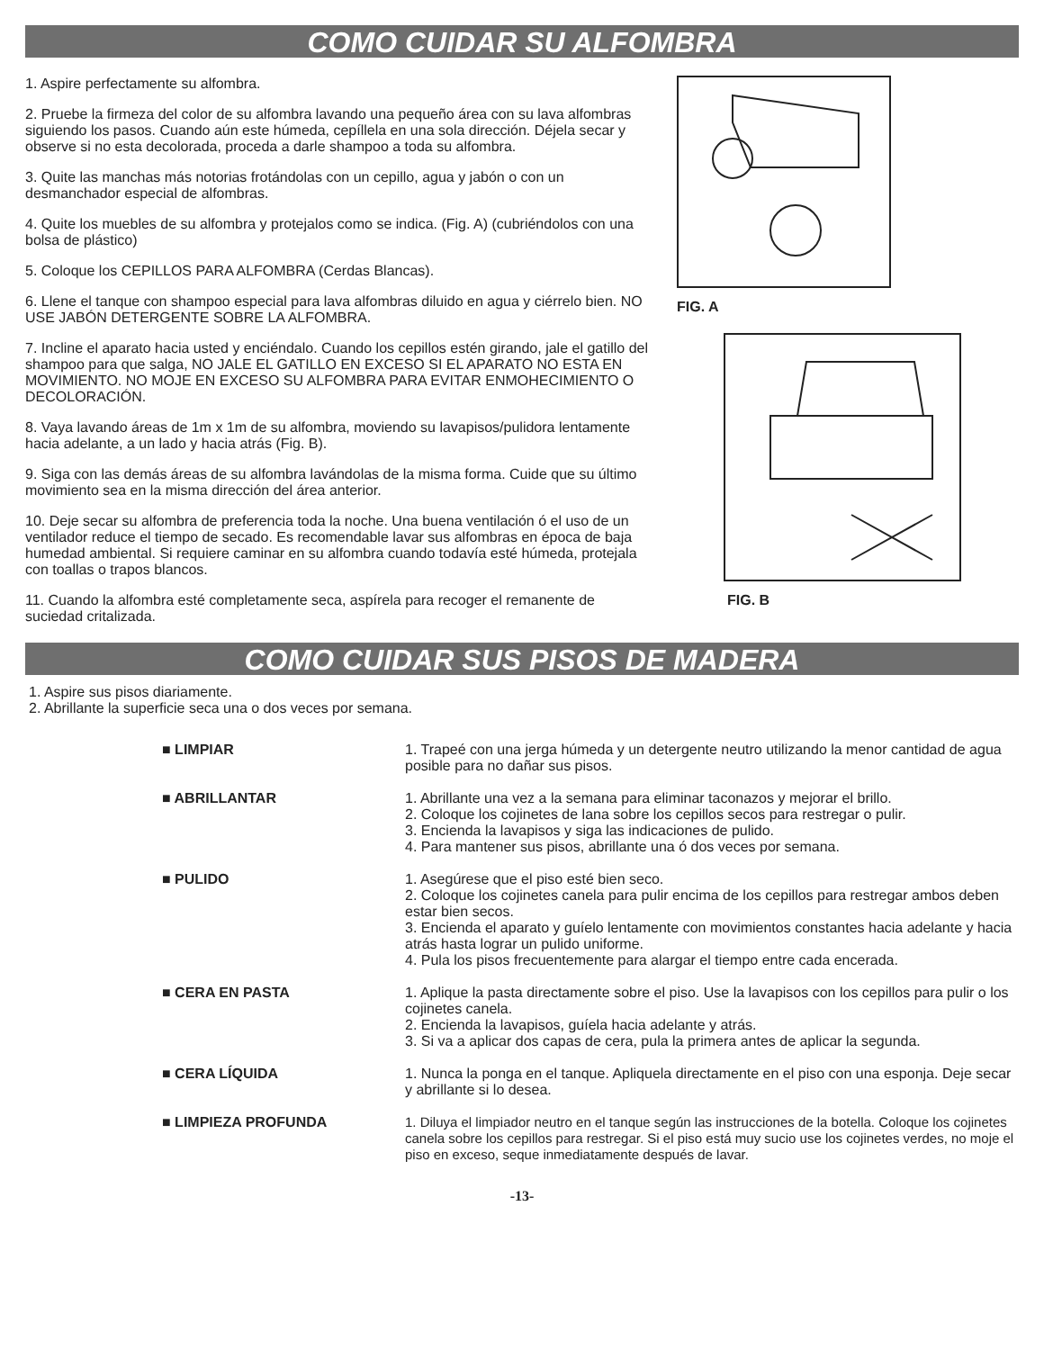COMO CUIDAR SU ALFOMBRA
1. Aspire perfectamente su alfombra.
2. Pruebe la firmeza del color de su alfombra lavando una pequeño área con su lava alfombras siguiendo los pasos. Cuando aún este húmeda, cepíllela en una sola dirección. Déjela secar y observe si no esta decolorada, proceda a darle shampoo a toda su alfombra.
3. Quite las manchas más notorias frotándolas con un cepillo, agua y jabón o con un desmanchador especial de alfombras.
4. Quite los muebles de su alfombra y protejalos como se indica. (Fig. A) (cubriéndolos con una bolsa de plástico)
5. Coloque los CEPILLOS PARA ALFOMBRA (Cerdas Blancas).
6. Llene el tanque con shampoo especial para lava alfombras diluido en agua y ciérrelo bien. NO USE JABÓN DETERGENTE SOBRE LA ALFOMBRA.
7. Incline el aparato hacia usted y enciéndalo. Cuando los cepillos estén girando, jale el gatillo del shampoo para que salga, NO JALE EL GATILLO EN EXCESO SI EL APARATO NO ESTA EN MOVIMIENTO. NO MOJE EN EXCESO SU ALFOMBRA PARA EVITAR ENMOHECIMIENTO O DECOLORACIÓN.
8. Vaya lavando áreas de 1m x 1m de su alfombra, moviendo su lavapisos/pulidora lentamente hacia adelante, a un lado y hacia atrás (Fig. B).
9. Siga con las demás áreas de su alfombra lavándolas de la misma forma. Cuide que su último movimiento sea en la misma dirección del área anterior.
10. Deje secar su alfombra de preferencia toda la noche. Una buena ventilación ó el uso de un ventilador reduce el tiempo de secado. Es recomendable lavar sus alfombras en época de baja humedad ambiental. Si requiere caminar en su alfombra cuando todavía esté húmeda, protejala con toallas o trapos blancos.
11. Cuando la alfombra esté completamente seca, aspírela para recoger el remanente de suciedad critalizada.
FIG. A
FIG. B
COMO CUIDAR SUS PISOS DE MADERA
1. Aspire sus pisos diariamente.
2. Abrillante la superficie seca una o dos veces por semana.
| ■ LIMPIAR | 1. Trapeé con una jerga húmeda y un detergente neutro utilizando la menor cantidad de agua posible para no dañar sus pisos. |
| ■ ABRILLANTAR | 1. Abrillante una vez a la semana para eliminar taconazos y mejorar el brillo. 2. Coloque los cojinetes de lana sobre los cepillos secos para restregar o pulir. 3. Encienda la lavapisos y siga las indicaciones de pulido. 4. Para mantener sus pisos, abrillante una ó dos veces por semana. |
| ■ PULIDO | 1. Asegúrese que el piso esté bien seco. 2. Coloque los cojinetes canela para pulir encima de los cepillos para restregar ambos deben estar bien secos. 3. Encienda el aparato y guíelo lentamente con movimientos constantes hacia adelante y hacia atrás hasta lograr un pulido uniforme. 4. Pula los pisos frecuentemente para alargar el tiempo entre cada encerada. |
| ■ CERA EN PASTA | 1. Aplique la pasta directamente sobre el piso. Use la lavapisos con los cepillos para pulir o los cojinetes canela. 2. Encienda la lavapisos, guíela hacia adelante y atrás. 3. Si va a aplicar dos capas de cera, pula la primera antes de aplicar la segunda. |
| ■ CERA LÍQUIDA | 1. Nunca la ponga en el tanque. Apliquela directamente en el piso con una esponja. Deje secar y abrillante si lo desea. |
| ■ LIMPIEZA PROFUNDA | 1. Diluya el limpiador neutro en el tanque según las instrucciones de la botella. Coloque los cojinetes canela sobre los cepillos para restregar. Si el piso está muy sucio use los cojinetes verdes, no moje el piso en exceso, seque inmediatamente después de lavar. |
-13-